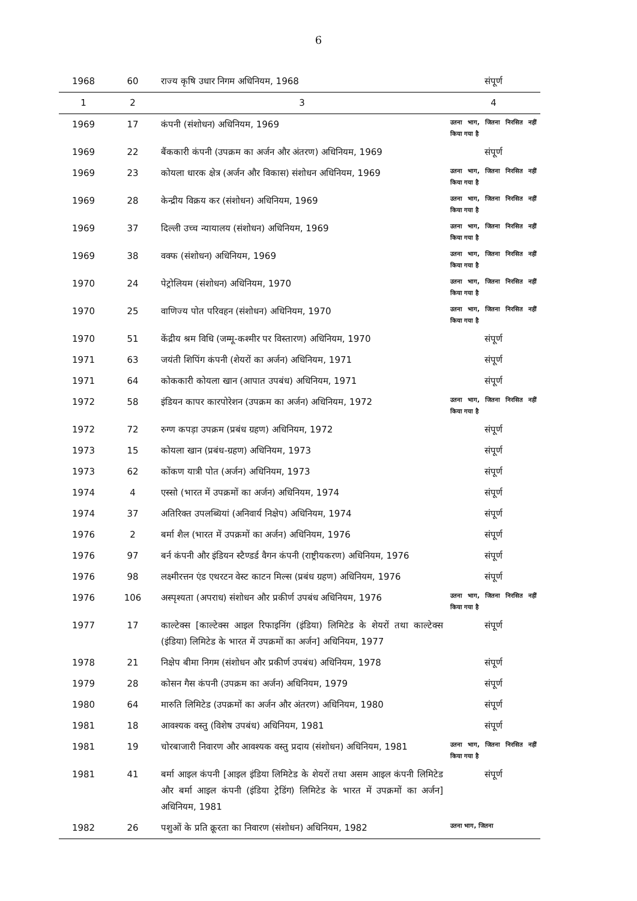6
| 1968 | 60 | राज्य कृषि उधार निगम अधिनियम, 1968 | संपूर्ण |
| 1 | 2 | 3 | 4 |
| 1969 | 17 | कंपनी (संशोधन) अधिनियम, 1969 | उतना भाग, जितना निरसित नहीं किया गया है |
| 1969 | 22 | बैंककारी कंपनी (उपक्रम का अर्जन और अंतरण) अधिनियम, 1969 | संपूर्ण |
| 1969 | 23 | कोयला धारक क्षेत्र (अर्जन और विकास) संशोधन अधिनियम, 1969 | उतना भाग, जितना निरसित नहीं किया गया है |
| 1969 | 28 | केन्द्रीय विक्रय कर (संशोधन) अधिनियम, 1969 | उतना भाग, जितना निरसित नहीं किया गया है |
| 1969 | 37 | दिल्ली उच्च न्यायालय (संशोधन) अधिनियम, 1969 | उतना भाग, जितना निरसित नहीं किया गया है |
| 1969 | 38 | वक्फ (संशोधन) अधिनियम, 1969 | उतना भाग, जितना निरसित नहीं किया गया है |
| 1970 | 24 | पेट्रोलियम (संशोधन) अधिनियम, 1970 | उतना भाग, जितना निरसित नहीं किया गया है |
| 1970 | 25 | वाणिज्य पोत परिवहन (संशोधन) अधिनियम, 1970 | उतना भाग, जितना निरसित नहीं किया गया है |
| 1970 | 51 | केंद्रीय श्रम विधि (जम्मू-कश्मीर पर विस्तारण) अधिनियम, 1970 | संपूर्ण |
| 1971 | 63 | जयंती शिपिंग कंपनी (शेयरों का अर्जन) अधिनियम, 1971 | संपूर्ण |
| 1971 | 64 | कोककारी कोयला खान (आपात उपबंध) अधिनियम, 1971 | संपूर्ण |
| 1972 | 58 | इंडियन कापर कारपोरेशन (उपक्रम का अर्जन) अधिनियम, 1972 | उतना भाग, जितना निरसित नहीं किया गया है |
| 1972 | 72 | रुग्ण कपड़ा उपक्रम (प्रबंध ग्रहण) अधिनियम, 1972 | संपूर्ण |
| 1973 | 15 | कोयला खान (प्रबंध-ग्रहण) अधिनियम, 1973 | संपूर्ण |
| 1973 | 62 | कोंकण यात्री पोत (अर्जन) अधिनियम, 1973 | संपूर्ण |
| 1974 | 4 | एस्सो (भारत में उपक्रमों का अर्जन) अधिनियम, 1974 | संपूर्ण |
| 1974 | 37 | अतिरिक्त उपलब्धियां (अनिवार्य निक्षेप) अधिनियम, 1974 | संपूर्ण |
| 1976 | 2 | बर्मा शैल (भारत में उपक्रमों का अर्जन) अधिनियम, 1976 | संपूर्ण |
| 1976 | 97 | बर्न कंपनी और इंडियन स्टैण्डर्ड वैगन कंपनी (राष्ट्रीयकरण) अधिनियम, 1976 | संपूर्ण |
| 1976 | 98 | लक्ष्मीरत्तन एंड एथरटन वेस्ट काटन मिल्स (प्रबंध ग्रहण) अधिनियम, 1976 | संपूर्ण |
| 1976 | 106 | अस्पृश्यता (अपराध) संशोधन और प्रकीर्ण उपबंध अधिनियम, 1976 | उतना भाग, जितना निरसित नहीं किया गया है |
| 1977 | 17 | काल्टेक्स [काल्टेक्स आइल रिफाइनिंग (इंडिया) लिमिटेड के शेयरों तथा काल्टेक्स (इंडिया) लिमिटेड के भारत में उपक्रमों का अर्जन] अधिनियम, 1977 | संपूर्ण |
| 1978 | 21 | निक्षेप बीमा निगम (संशोधन और प्रकीर्ण उपबंध) अधिनियम, 1978 | संपूर्ण |
| 1979 | 28 | कोसन गैस कंपनी (उपक्रम का अर्जन) अधिनियम, 1979 | संपूर्ण |
| 1980 | 64 | मारुति लिमिटेड (उपक्रमों का अर्जन और अंतरण) अधिनियम, 1980 | संपूर्ण |
| 1981 | 18 | आवश्यक वस्तु (विशेष उपबंध) अधिनियम, 1981 | संपूर्ण |
| 1981 | 19 | चोरबाजारी निवारण और आवश्यक वस्तु प्रदाय (संशोधन) अधिनियम, 1981 | उतना भाग, जितना निरसित नहीं किया गया है |
| 1981 | 41 | बर्मा आइल कंपनी [आइल इंडिया लिमिटेड के शेयरों तथा असम आइल कंपनी लिमिटेड और बर्मा आइल कंपनी (इंडिया ट्रेडिंग) लिमिटेड के भारत में उपक्रमों का अर्जन] अधिनियम, 1981 | संपूर्ण |
| 1982 | 26 | पशुओं के प्रति क्रूरता का निवारण (संशोधन) अधिनियम, 1982 | उतना भाग, जितना |